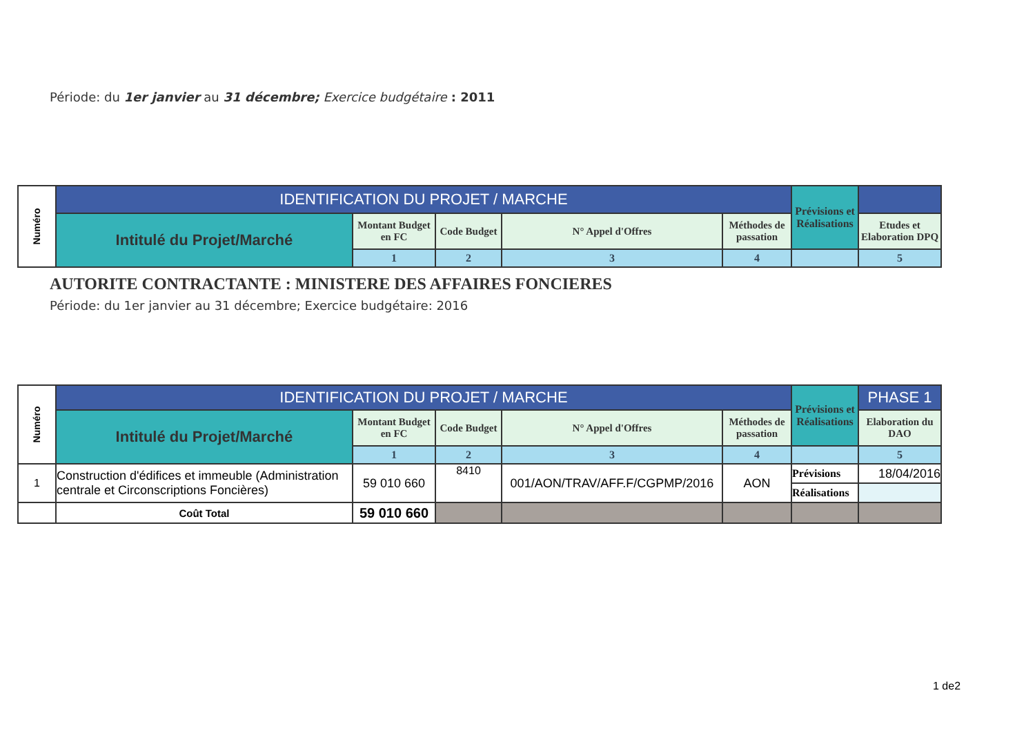Période: du 1er janvier au 31 décembre; Exercice budgétaire : 2011
| Numéro | IDENTIFICATION DU PROJET / MARCHE | | | | | Prévisions et Réalisations | |
| | Intitulé du Projet/Marché | Montant Budget en FC | Code Budget | N° Appel d'Offres | Méthodes de passation | | Etudes et Elaboration DPQ |
| | | 1 | 2 | 3 | 4 | | 5 |
AUTORITE CONTRACTANTE : MINISTERE DES AFFAIRES FONCIERES
Période: du 1er janvier au 31 décembre; Exercice budgétaire: 2016
| Numéro | IDENTIFICATION DU PROJET / MARCHE | | | | | Prévisions et Réalisations | PHASE 1 |
| | Intitulé du Projet/Marché | Montant Budget en FC | Code Budget | N° Appel d'Offres | Méthodes de passation | | Elaboration du DAO |
| | | 1 | 2 | 3 | 4 | | 5 |
| 1 | Construction d'édifices et immeuble (Administration centrale et Circonscriptions Foncières) | 59 010 660 | 8410 | 001/AON/TRAV/AFF.F/CGPMP/2016 | AON | Prévisions | 18/04/2016 |
| | | | | | | Réalisations | |
| | Coût Total | 59 010 660 | | | | | |
1 de2